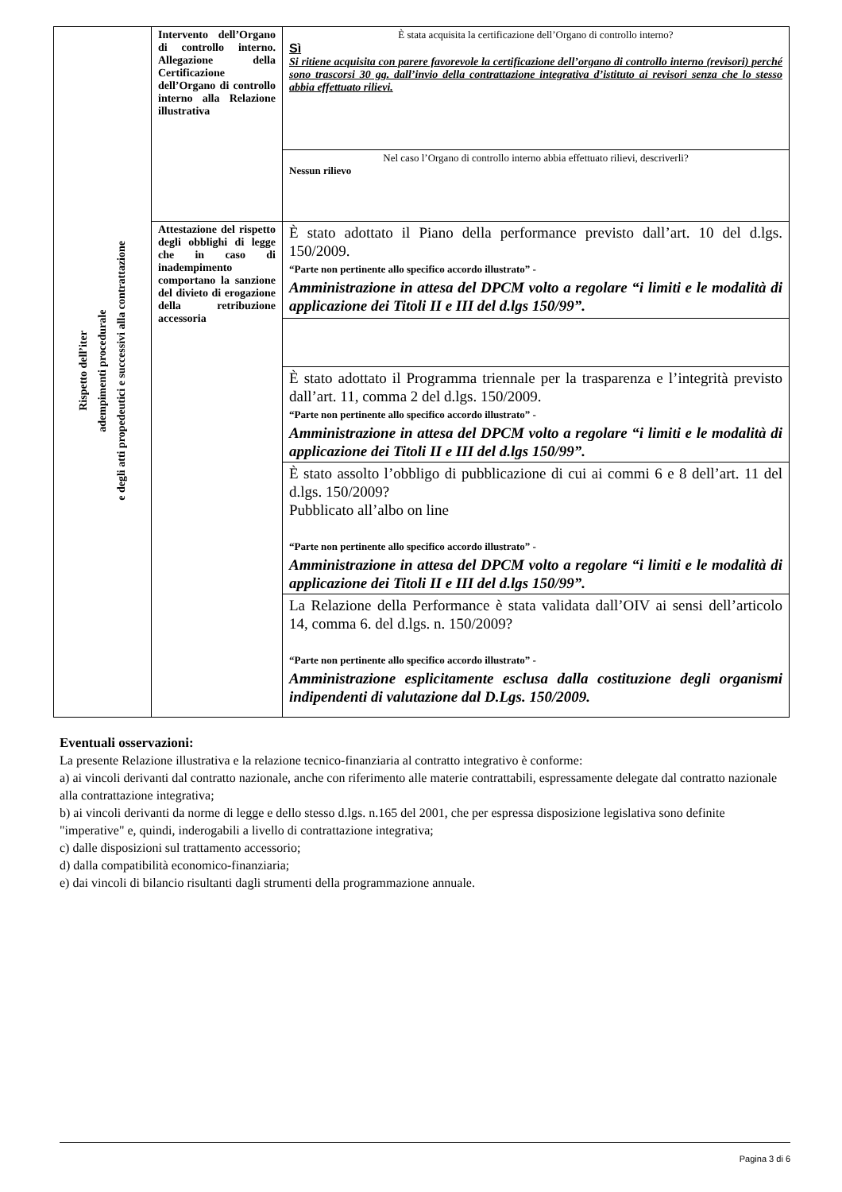| Rispetto dell’iter adempimenti procedurale e degli atti propedeutici e successivi alla contrattazione | Intervento dell’Organo di controllo interno. Allegazione della Certificazione dell’Organo di controllo interno alla Relazione illustrativa | È stata acquisita la certificazione dell’Organo di controllo interno? Sì Si ritiene acquisita con parere favorevole la certificazione dell’organo di controllo interno (revisori) perché sono trascorsi 30 gg. dall’invio della contrattazione integrativa d’istituto ai revisori senza che lo stesso abbia effettuato rilievi. |
| | | Nel caso l’Organo di controllo interno abbia effettuato rilievi, descriverli? Nessun rilievo |
| | Attestazione del rispetto degli obblighi di legge che in caso di inadempimento comportano la sanzione del divieto di erogazione della retribuzione accessoria | È stato adottato il Piano della performance previsto dall’art. 10 del d.lgs. 150/2009. “Parte non pertinente allo specifico accordo illustrato” - Amministrazione in attesa del DPCM volto a regolare “i limiti e le modalità di applicazione dei Titoli II e III del d.lgs 150/99”. |
| | | È stato adottato il Programma triennale per la trasparenza e l’integrità previsto dall’art. 11, comma 2 del d.lgs. 150/2009. “Parte non pertinente allo specifico accordo illustrato” - Amministrazione in attesa del DPCM volto a regolare “i limiti e le modalità di applicazione dei Titoli II e III del d.lgs 150/99”. |
| | | È stato assolto l’obbligo di pubblicazione di cui ai commi 6 e 8 dell’art. 11 del d.lgs. 150/2009? Pubblicato all’albo on line “Parte non pertinente allo specifico accordo illustrato” - Amministrazione in attesa del DPCM volto a regolare “i limiti e le modalità di applicazione dei Titoli II e III del d.lgs 150/99”. |
| | | La Relazione della Performance è stata validata dall’OIV ai sensi dell’articolo 14, comma 6. del d.lgs. n. 150/2009? “Parte non pertinente allo specifico accordo illustrato” - Amministrazione esplicitamente esclusa dalla costituzione degli organismi indipendenti di valutazione dal D.Lgs. 150/2009. |
Eventuali osservazioni:
La presente Relazione illustrativa e la relazione tecnico-finanziaria al contratto integrativo è conforme:
a) ai vincoli derivanti dal contratto nazionale, anche con riferimento alle materie contrattabili, espressamente delegate dal contratto nazionale alla contrattazione integrativa;
b) ai vincoli derivanti da norme di legge e dello stesso d.lgs. n.165 del 2001, che per espressa disposizione legislativa sono definite "imperative" e, quindi, inderogabili a livello di contrattazione integrativa;
c) dalle disposizioni sul trattamento accessorio;
d) dalla compatibilità economico-finanziaria;
e) dai vincoli di bilancio risultanti dagli strumenti della programmazione annuale.
Pagina 3 di 6